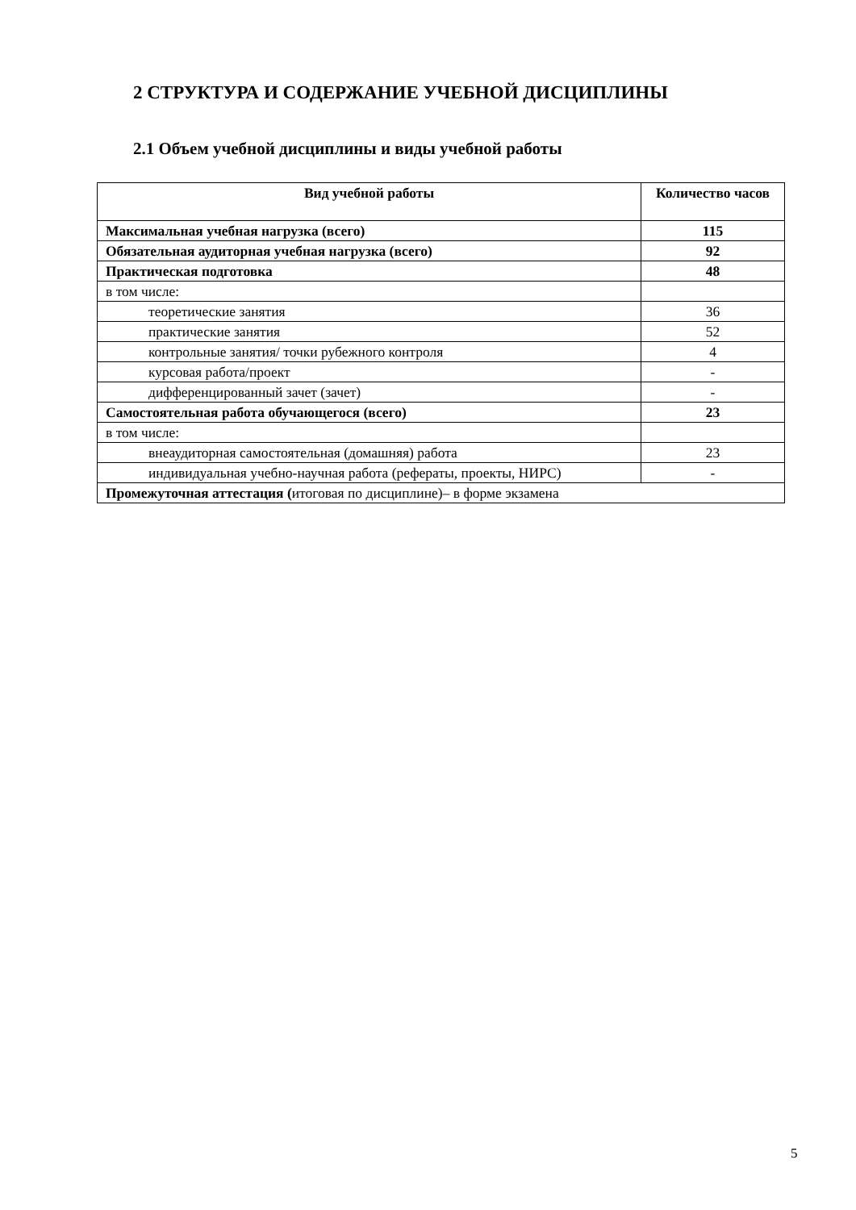2 СТРУКТУРА И СОДЕРЖАНИЕ УЧЕБНОЙ ДИСЦИПЛИНЫ
2.1 Объем учебной дисциплины и виды учебной работы
| Вид учебной работы | Количество часов |
| --- | --- |
| Максимальная учебная нагрузка (всего) | 115 |
| Обязательная аудиторная учебная нагрузка (всего) | 92 |
| Практическая подготовка | 48 |
| в том числе: | |
| теоретические занятия | 36 |
| практические занятия | 52 |
| контрольные занятия/ точки рубежного контроля | 4 |
| курсовая работа/проект | - |
| дифференцированный зачет (зачет) | - |
| Самостоятельная работа обучающегося (всего) | 23 |
| в том числе: | |
| внеаудиторная самостоятельная (домашняя) работа | 23 |
| индивидуальная учебно-научная работа (рефераты, проекты, НИРС) | - |
| Промежуточная аттестация ( итоговая по дисциплине)– в форме экзамена | |
5